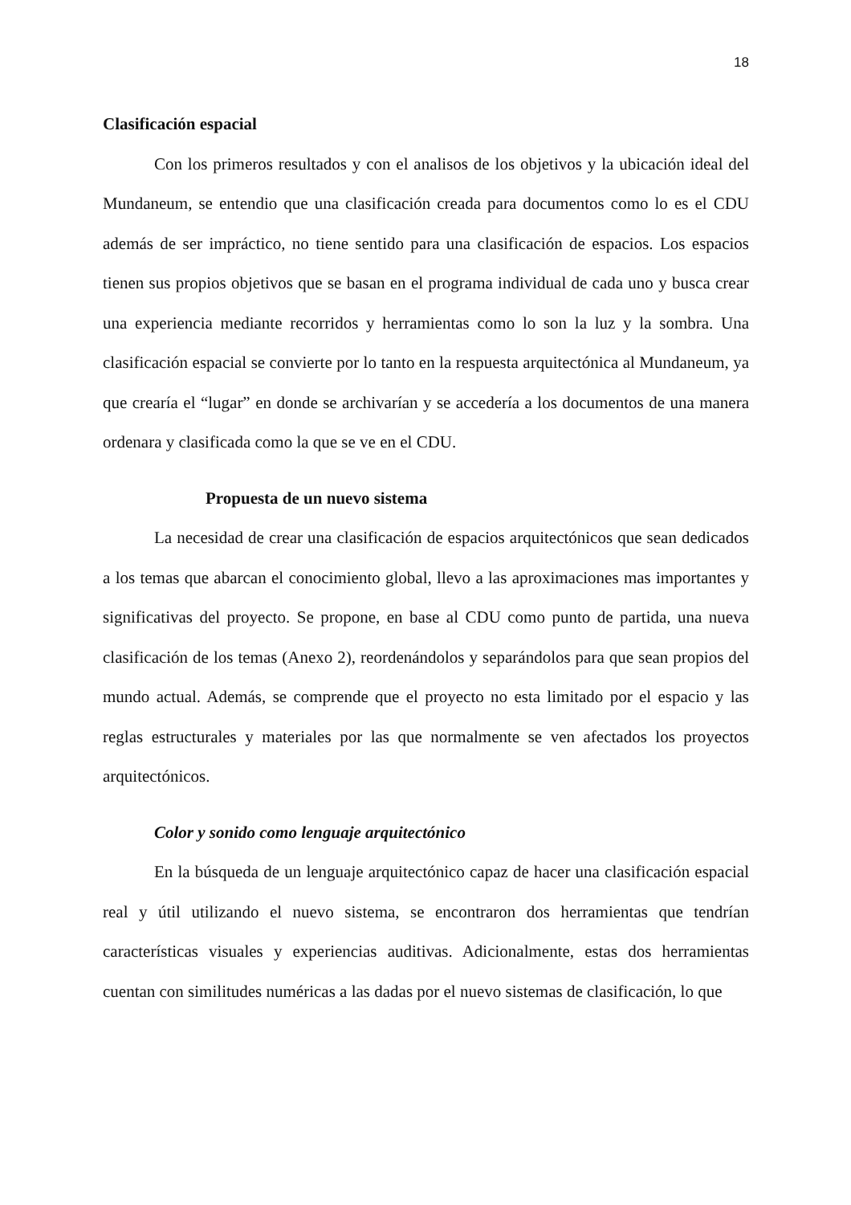18
Clasificación espacial
Con los primeros resultados y con el analisos de los objetivos y la ubicación ideal del Mundaneum, se entendio que una clasificación creada para documentos como lo es el CDU además de ser impráctico, no tiene sentido para una clasificación de espacios. Los espacios tienen sus propios objetivos que se basan en el programa individual de cada uno y busca crear una experiencia mediante recorridos y herramientas como lo son la luz y la sombra. Una clasificación espacial se convierte por lo tanto en la respuesta arquitectónica al Mundaneum, ya que crearía el “lugar” en donde se archivarían y se accedería a los documentos de una manera ordenara y clasificada como la que se ve en el CDU.
Propuesta de un nuevo sistema
La necesidad de crear una clasificación de espacios arquitectónicos que sean dedicados a los temas que abarcan el conocimiento global, llevo a las aproximaciones mas importantes y significativas del proyecto. Se propone, en base al CDU como punto de partida, una nueva clasificación de los temas (Anexo 2), reordenándolos y separándolos para que sean propios del mundo actual. Además, se comprende que el proyecto no esta limitado por el espacio y las reglas estructurales y materiales por las que normalmente se ven afectados los proyectos arquitectónicos.
Color y sonido como lenguaje arquitectónico
En la búsqueda de un lenguaje arquitectónico capaz de hacer una clasificación espacial real y útil utilizando el nuevo sistema, se encontraron dos herramientas que tendrían características visuales y experiencias auditivas. Adicionalmente, estas dos herramientas cuentan con similitudes numéricas a las dadas por el nuevo sistemas de clasificación, lo que